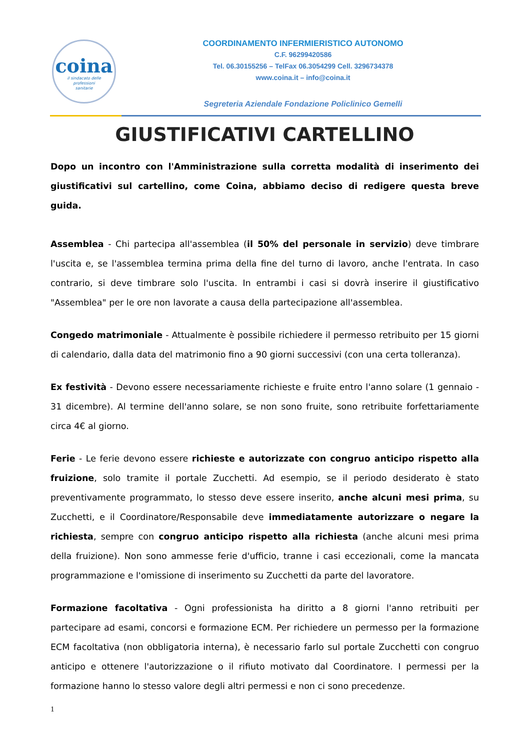coina
il sindacato delle
professioni
sanitarie
COORDINAMENTO INFERMIERISTICO AUTONOMO
C.F. 96299420586
Tel. 06.30155256 – TelFax 06.3054299 Cell. 3296734378
www.coina.it – info@coina.it
Segreteria Aziendale Fondazione Policlinico Gemelli
GIUSTIFICATIVI CARTELLINO
Dopo un incontro con l'Amministrazione sulla corretta modalità di inserimento dei giustificativi sul cartellino, come Coina, abbiamo deciso di redigere questa breve guida.
Assemblea - Chi partecipa all'assemblea (il 50% del personale in servizio) deve timbrare l'uscita e, se l'assemblea termina prima della fine del turno di lavoro, anche l'entrata. In caso contrario, si deve timbrare solo l'uscita. In entrambi i casi si dovrà inserire il giustificativo "Assemblea" per le ore non lavorate a causa della partecipazione all'assemblea.
Congedo matrimoniale - Attualmente è possibile richiedere il permesso retribuito per 15 giorni di calendario, dalla data del matrimonio fino a 90 giorni successivi (con una certa tolleranza).
Ex festività - Devono essere necessariamente richieste e fruite entro l'anno solare (1 gennaio - 31 dicembre). Al termine dell'anno solare, se non sono fruite, sono retribuite forfettariamente circa 4€ al giorno.
Ferie - Le ferie devono essere richieste e autorizzate con congruo anticipo rispetto alla fruizione, solo tramite il portale Zucchetti. Ad esempio, se il periodo desiderato è stato preventivamente programmato, lo stesso deve essere inserito, anche alcuni mesi prima, su Zucchetti, e il Coordinatore/Responsabile deve immediatamente autorizzare o negare la richiesta, sempre con congruo anticipo rispetto alla richiesta (anche alcuni mesi prima della fruizione). Non sono ammesse ferie d'ufficio, tranne i casi eccezionali, come la mancata programmazione e l'omissione di inserimento su Zucchetti da parte del lavoratore.
Formazione facoltativa - Ogni professionista ha diritto a 8 giorni l'anno retribuiti per partecipare ad esami, concorsi e formazione ECM. Per richiedere un permesso per la formazione ECM facoltativa (non obbligatoria interna), è necessario farlo sul portale Zucchetti con congruo anticipo e ottenere l'autorizzazione o il rifiuto motivato dal Coordinatore. I permessi per la formazione hanno lo stesso valore degli altri permessi e non ci sono precedenze.
1